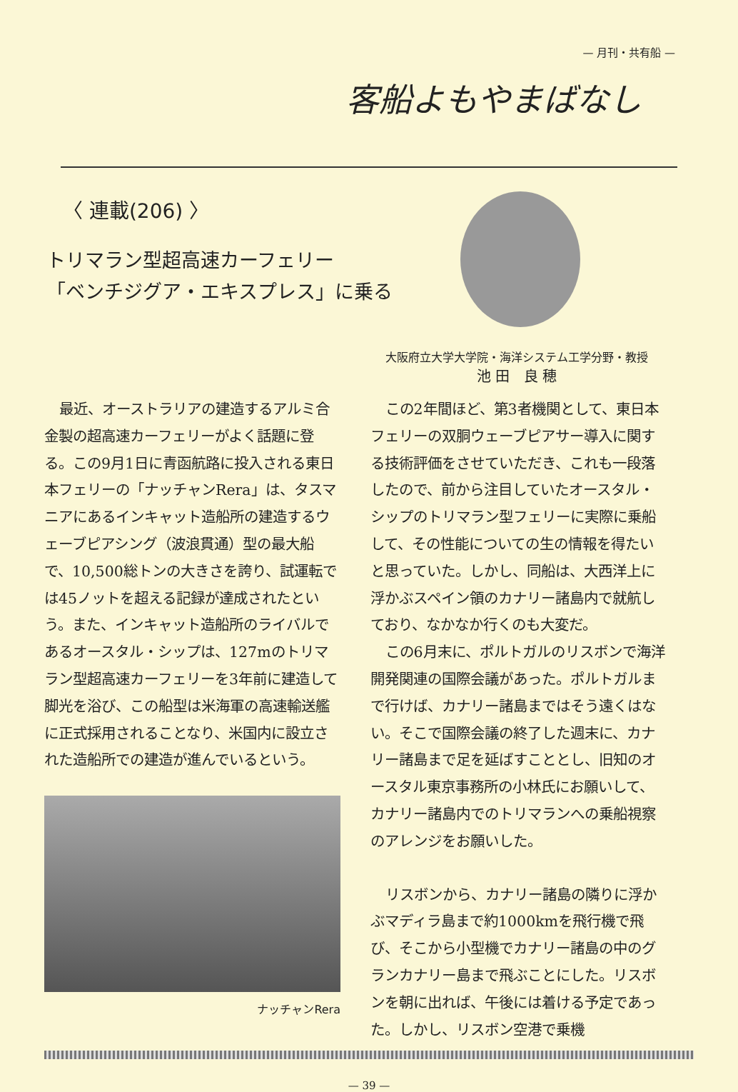— 月刊・共有船 —
客船よもやまばなし
〈 連載(206) 〉
トリマラン型超高速カーフェリー
「ベンチジグア・エキスプレス」に乗る
大阪府立大学大学院・海洋システム工学分野・教授
池 田　良 穂
最近、オーストラリアの建造するアルミ合金製の超高速カーフェリーがよく話題に登る。この9月1日に青函航路に投入される東日本フェリーの「ナッチャンRera」は、タスマニアにあるインキャット造船所の建造するウェーブピアシング（波浪貫通）型の最大船で、10,500総トンの大きさを誇り、試運転では45ノットを超える記録が達成されたという。また、インキャット造船所のライバルであるオースタル・シップは、127mのトリマラン型超高速カーフェリーを3年前に建造して脚光を浴び、この船型は米海軍の高速輸送艦に正式採用されることなり、米国内に設立された造船所での建造が進んでいるという。
ナッチャンRera
この2年間ほど、第3者機関として、東日本フェリーの双胴ウェーブピアサー導入に関する技術評価をさせていただき、これも一段落したので、前から注目していたオースタル・シップのトリマラン型フェリーに実際に乗船して、その性能についての生の情報を得たいと思っていた。しかし、同船は、大西洋上に浮かぶスペイン領のカナリー諸島内で就航しており、なかなか行くのも大変だ。
この6月末に、ポルトガルのリスボンで海洋開発関連の国際会議があった。ポルトガルまで行けば、カナリー諸島まではそう遠くはない。そこで国際会議の終了した週末に、カナリー諸島まで足を延ばすこととし、旧知のオースタル東京事務所の小林氏にお願いして、カナリー諸島内でのトリマランへの乗船視察のアレンジをお願いした。
リスボンから、カナリー諸島の隣りに浮かぶマディラ島まで約1000kmを飛行機で飛び、そこから小型機でカナリー諸島の中のグランカナリー島まで飛ぶことにした。リスボンを朝に出れば、午後には着ける予定であった。しかし、リスボン空港で乗機
— 39 —